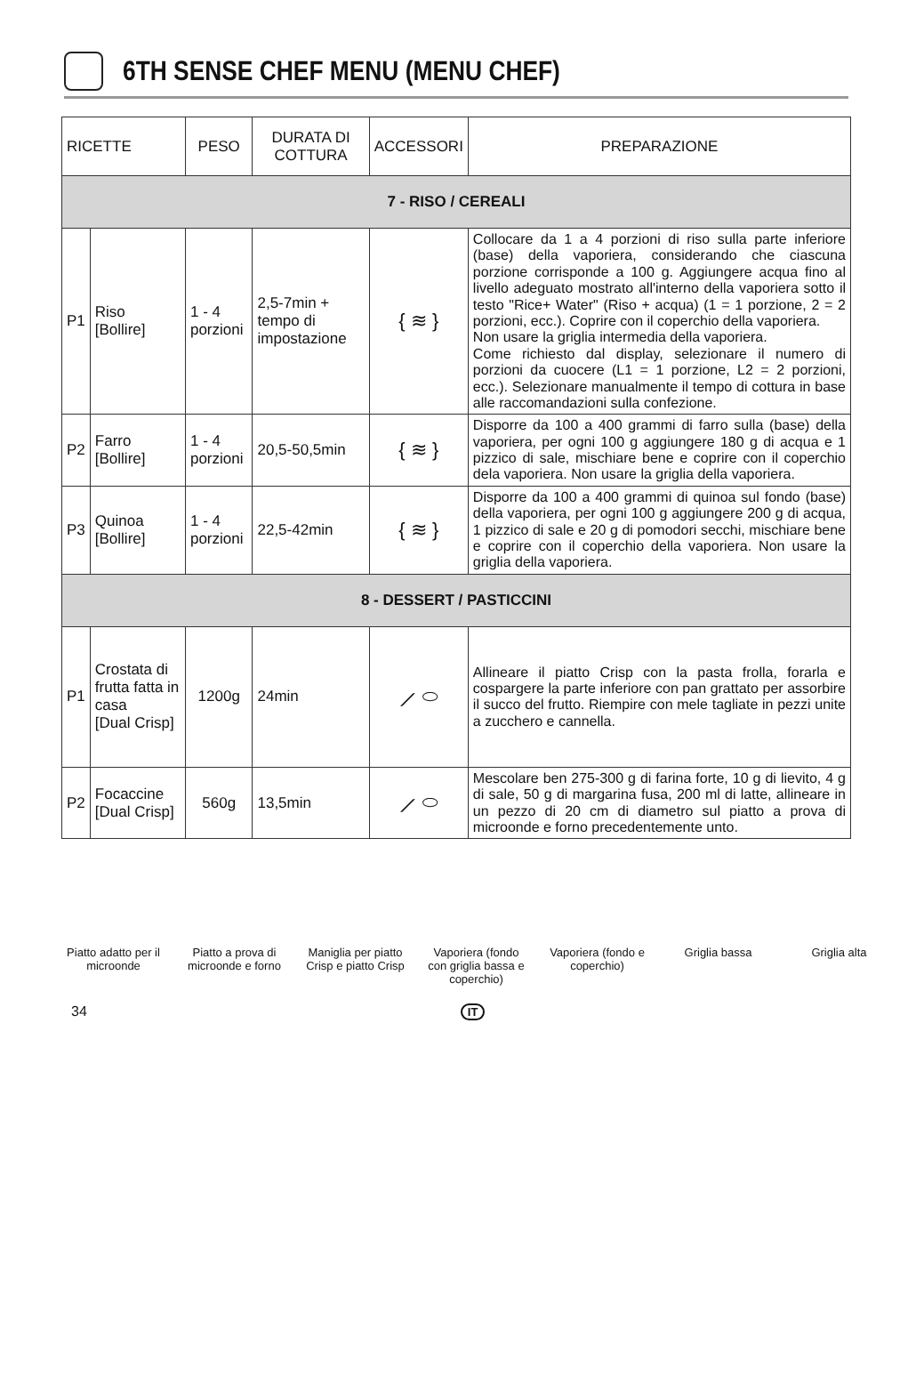6TH SENSE CHEF MENU (MENU CHEF)
| RICETTE | | PESO | DURATA DI COTTURA | ACCESSORI | PREPARAZIONE |
| --- | --- | --- | --- | --- | --- |
| 7 - RISO / CEREALI | | | | | |
| P1 | Riso [Bollire] | 1 - 4 porzioni | 2,5-7min + tempo di impostazione | { ≋ } | Collocare da 1 a 4 porzioni di riso sulla parte inferiore (base) della vaporiera, considerando che ciascuna porzione corrisponde a 100 g. Aggiungere acqua fino al livello adeguato mostrato all'interno della vaporiera sotto il testo "Rice+ Water" (Riso + acqua) (1 = 1 porzione, 2 = 2 porzioni, ecc.). Coprire con il coperchio della vaporiera. Non usare la griglia intermedia della vaporiera. Come richiesto dal display, selezionare il numero di porzioni da cuocere (L1 = 1 porzione, L2 = 2 porzioni, ecc.). Selezionare manualmente il tempo di cottura in base alle raccomandazioni sulla confezione. |
| P2 | Farro [Bollire] | 1 - 4 porzioni | 20,5-50,5min | { ≋ } | Disporre da 100 a 400 grammi di farro sulla (base) della vaporiera, per ogni 100 g aggiungere 180 g di acqua e 1 pizzico di sale, mischiare bene e coprire con il coperchio dela vaporiera. Non usare la griglia della vaporiera. |
| P3 | Quinoa [Bollire] | 1 - 4 porzioni | 22,5-42min | { ≋ } | Disporre da 100 a 400 grammi di quinoa sul fondo (base) della vaporiera, per ogni 100 g aggiungere 200 g di acqua, 1 pizzico di sale e 20 g di pomodori secchi, mischiare bene e coprire con il coperchio della vaporiera. Non usare la griglia della vaporiera. |
| 8 - DESSERT / PASTICCINI | | | | | |
| P1 | Crostata di frutta fatta in casa [Dual Crisp] | 1200g | 24min | ⟋ ⬭ | Allineare il piatto Crisp con la pasta frolla, forarla e cospargere la parte inferiore con pan grattato per assorbire il succo del frutto. Riempire con mele tagliate in pezzi unite a zucchero e cannella. |
| P2 | Focaccine [Dual Crisp] | 560g | 13,5min | ⟋ ⬭ | Mescolare ben 275-300 g di farina forte, 10 g di lievito, 4 g di sale, 50 g di margarina fusa, 200 ml di latte, allineare in un pezzo di 20 cm di diametro sul piatto a prova di microonde e forno precedentemente unto. |
Piatto adatto per il microonde
Piatto a prova di microonde e forno
Maniglia per piatto Crisp e piatto Crisp
Vaporiera (fondo con griglia bassa e coperchio)
Vaporiera (fondo e coperchio)
Griglia bassa Griglia alta
34 IT